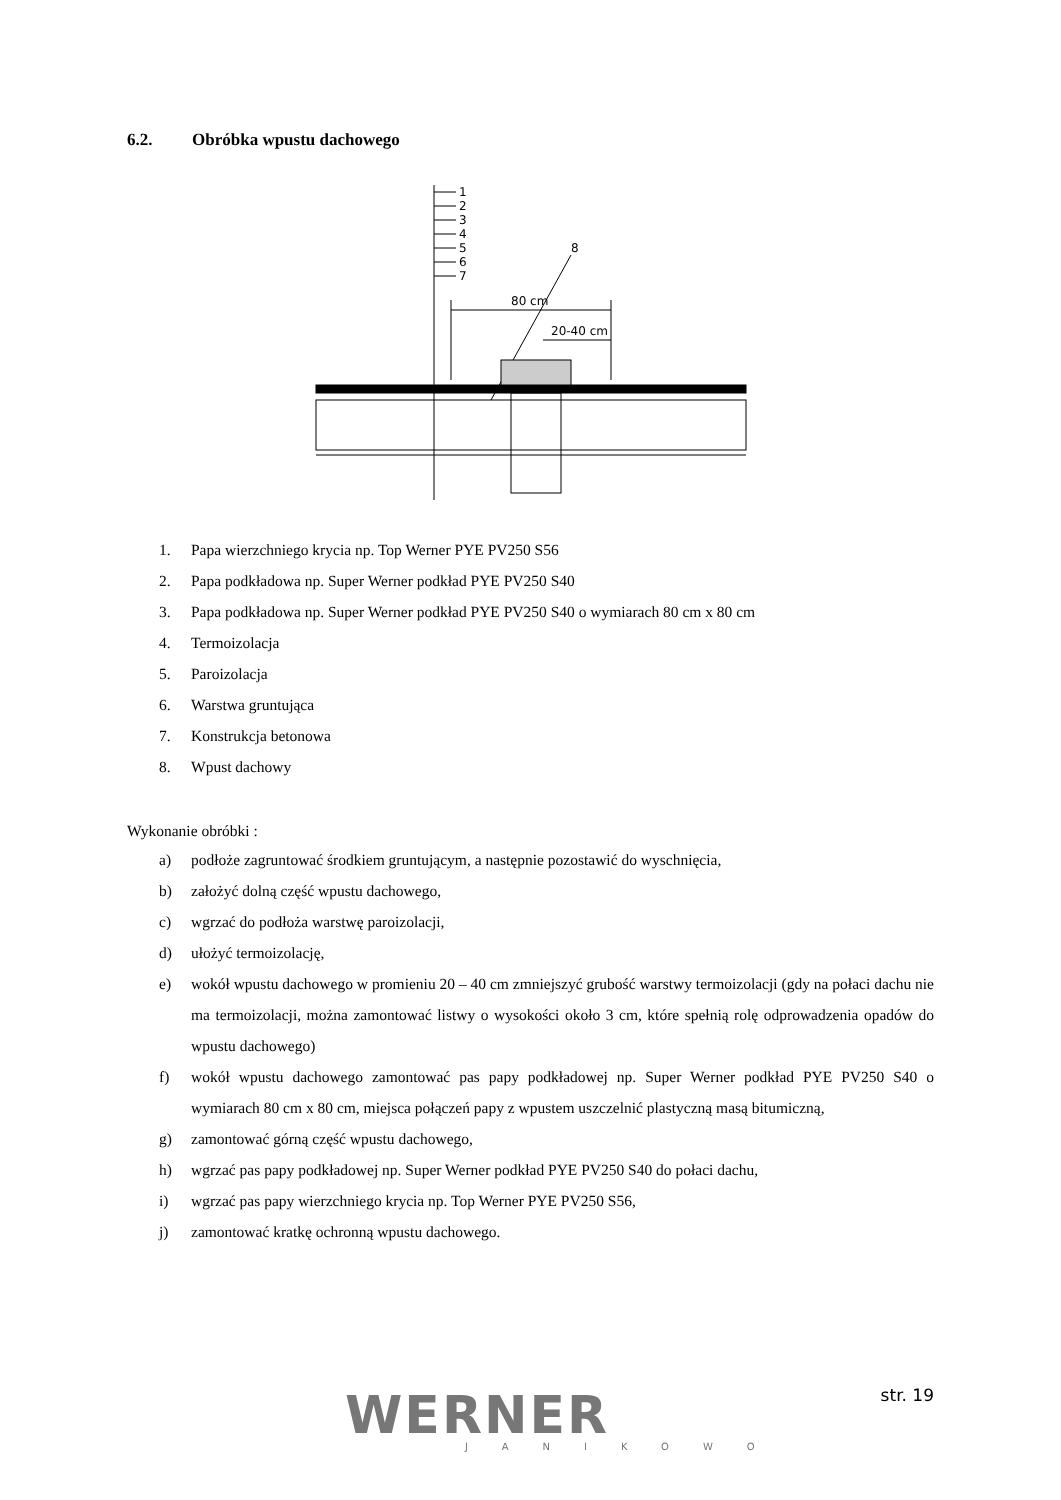6.2. Obróbka wpustu dachowego
1
2
3
4
5
6
7
8
80 cm
20-40 cm
1. Papa wierzchniego krycia np. Top Werner PYE PV250 S56
2. Papa podkładowa np. Super Werner podkład PYE PV250 S40
3. Papa podkładowa np. Super Werner podkład PYE PV250 S40 o wymiarach 80 cm x 80 cm
4. Termoizolacja
5. Paroizolacja
6. Warstwa gruntująca
7. Konstrukcja betonowa
8. Wpust dachowy
Wykonanie obróbki :
a) podłoże zagruntować środkiem gruntującym, a następnie pozostawić do wyschnięcia,
b) założyć dolną część wpustu dachowego,
c) wgrzać do podłoża warstwę paroizolacji,
d) ułożyć termoizolację,
e) wokół wpustu dachowego w promieniu 20 – 40 cm zmniejszyć grubość warstwy termoizolacji (gdy na połaci dachu nie ma termoizolacji, można zamontować listwy o wysokości około 3 cm, które spełnią rolę odprowadzenia opadów do wpustu dachowego)
f) wokół wpustu dachowego zamontować pas papy podkładowej np. Super Werner podkład PYE PV250 S40 o wymiarach 80 cm x 80 cm, miejsca połączeń papy z wpustem uszczelnić plastyczną masą bitumiczną,
g) zamontować górną część wpustu dachowego,
h) wgrzać pas papy podkładowej np. Super Werner podkład PYE PV250 S40 do połaci dachu,
i) wgrzać pas papy wierzchniego krycia np. Top Werner PYE PV250 S56,
j) zamontować kratkę ochronną wpustu dachowego.
WERNER
JANIKOWO
str. 19